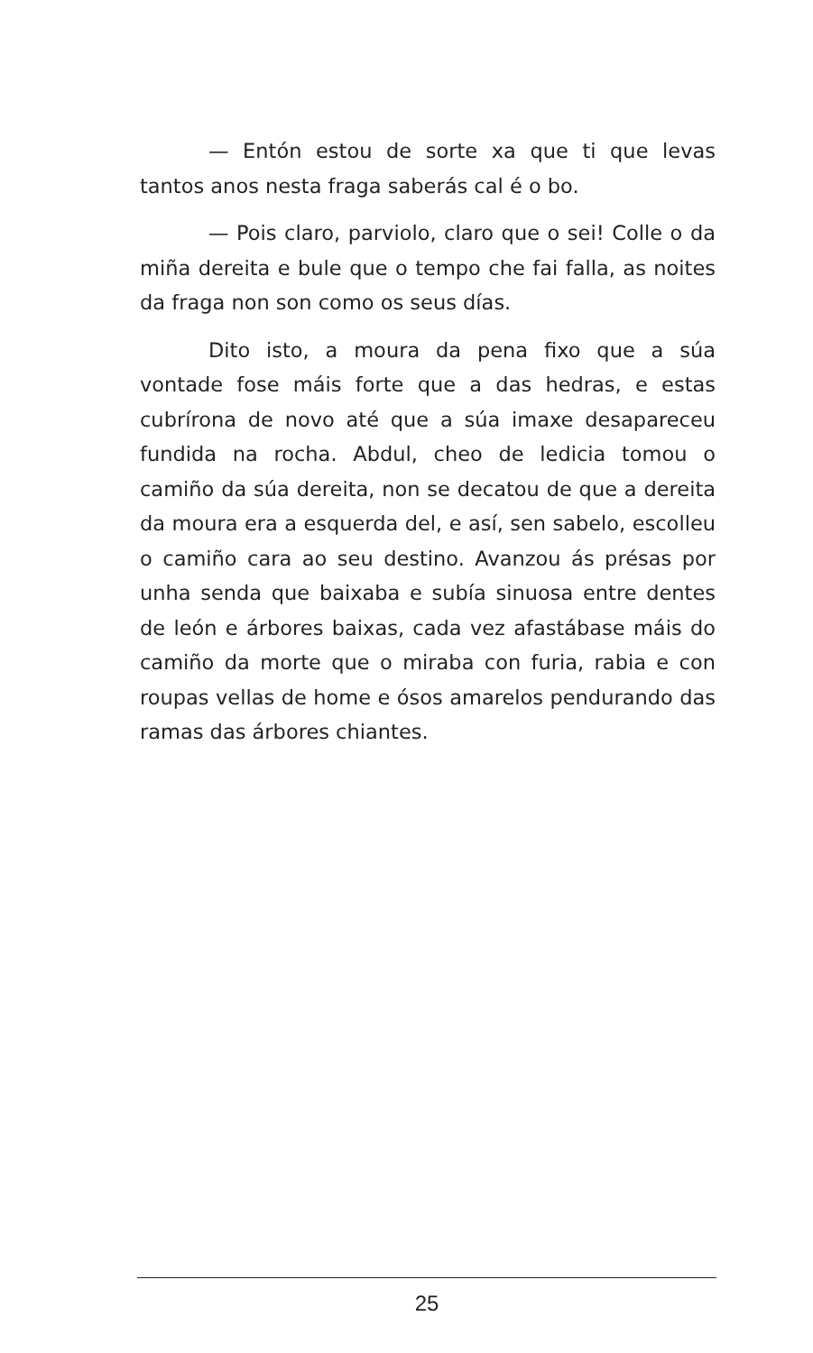— Entón estou de sorte xa que ti que levas tantos anos nesta fraga saberás cal é o bo.
— Pois claro, parviolo, claro que o sei! Colle o da miña dereita e bule que o tempo che fai falla, as noites da fraga non son como os seus días.
Dito isto, a moura da pena fixo que a súa vontade fose máis forte que a das hedras, e estas cubrírona de novo até que a súa imaxe desapareceu fundida na rocha. Abdul, cheo de ledicia tomou o camiño da súa dereita, non se decatou de que a dereita da moura era a esquerda del, e así, sen sabelo, escolleu o camiño cara ao seu destino. Avanzou ás présas por unha senda que baixaba e subía sinuosa entre dentes de león e árbores baixas, cada vez afastábase máis do camiño da morte que o miraba con furia, rabia e con roupas vellas de home e ósos amarelos pendurando das ramas das árbores chiantes.
25